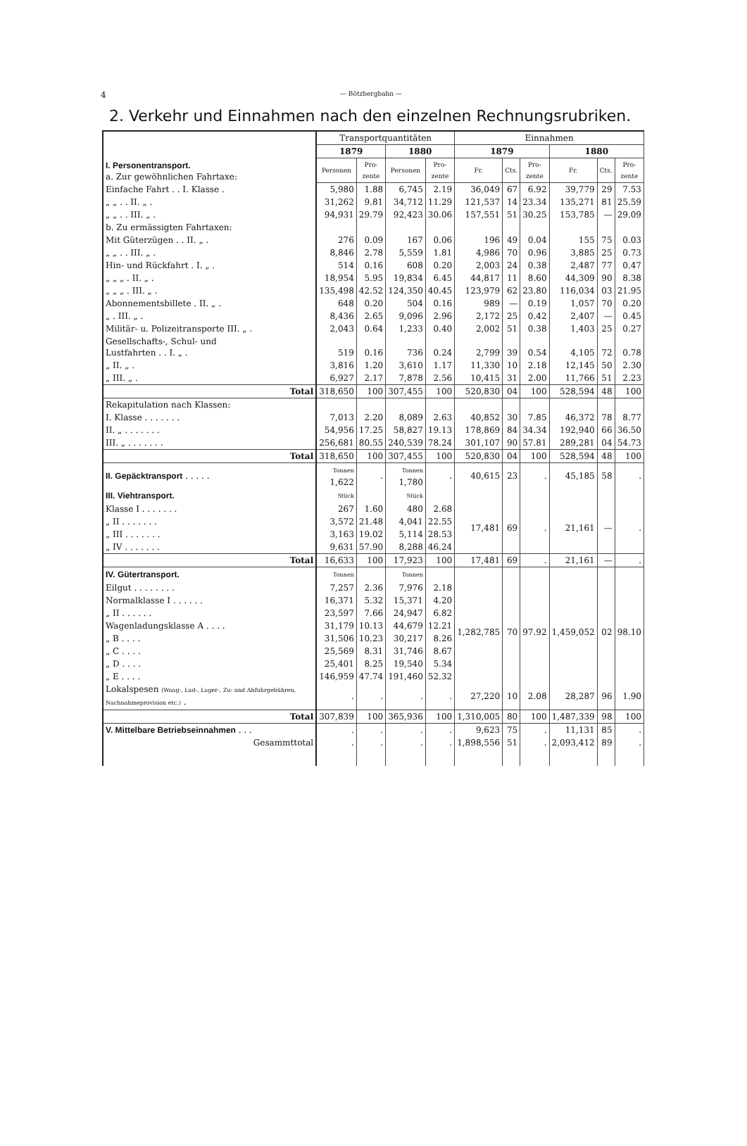4 — Bötzbergbahn —
2. Verkehr und Einnahmen nach den einzelnen Rechnungsrubriken.
| I. Personentransport. a. Zur gewöhnlichen Fahrtaxe: | Transportquantitäten | | | | Einnahmen | | | | | |
| | 1879 | | 1880 | | 1879 | | | 1880 | | |
| | Personen | Pro- zente | Personen | Pro- zente | Fr. | Cts. | Pro- zente | Fr. | Cts. | Pro- zente |
| Einfache Fahrt . . I. Klasse . | 5,980 | 1.88 | 6,745 | 2.19 | 36,049 | 67 | 6.92 | 39,779 | 29 | 7.53 |
| „ „ . . II. „ . | 31,262 | 9.81 | 34,712 | 11.29 | 121,537 | 14 | 23.34 | 135,271 | 81 | 25.59 |
| „ „ . . III. „ . | 94,931 | 29.79 | 92,423 | 30.06 | 157,551 | 51 | 30.25 | 153,785 | — | 29.09 |
| b. Zu ermässigten Fahrtaxen: | | | | | | | | | | |
| Mit Güterzügen . . II. „ . | 276 | 0.09 | 167 | 0.06 | 196 | 49 | 0.04 | 155 | 75 | 0.03 |
| „ „ . . III. „ . | 8,846 | 2.78 | 5,559 | 1.81 | 4,986 | 70 | 0.96 | 3,885 | 25 | 0.73 |
| Hin- und Rückfahrt . I. „ . | 514 | 0.16 | 608 | 0.20 | 2,003 | 24 | 0.38 | 2,487 | 77 | 0.47 |
| „ „ „ . II. „ . | 18,954 | 5.95 | 19,834 | 6.45 | 44,817 | 11 | 8.60 | 44,309 | 90 | 8.38 |
| „ „ „ . III. „ . | 135,498 | 42.52 | 124,350 | 40.45 | 123,979 | 62 | 23.80 | 116,034 | 03 | 21.95 |
| Abonnementsbillete . II. „ . | 648 | 0.20 | 504 | 0.16 | 989 | — | 0.19 | 1,057 | 70 | 0.20 |
| „ . III. „ . | 8,436 | 2.65 | 9,096 | 2.96 | 2,172 | 25 | 0.42 | 2,407 | — | 0.45 |
| Militär- u. Polizeitransporte III. „ . | 2,043 | 0.64 | 1,233 | 0.40 | 2,002 | 51 | 0.38 | 1,403 | 25 | 0.27 |
| Gesellschafts-, Schul- und Lustfahrten . . I. „ . | 519 | 0.16 | 736 | 0.24 | 2,799 | 39 | 0.54 | 4,105 | 72 | 0.78 |
| „ II. „ . | 3,816 | 1.20 | 3,610 | 1.17 | 11,330 | 10 | 2.18 | 12,145 | 50 | 2.30 |
| „ III. „ . | 6,927 | 2.17 | 7,878 | 2.56 | 10,415 | 31 | 2.00 | 11,766 | 51 | 2.23 |
| Total | 318,650 | 100 | 307,455 | 100 | 520,830 | 04 | 100 | 528,594 | 48 | 100 |
| Rekapitulation nach Klassen: | | | | | | | | | | |
| I. Klasse . . . . . . . | 7,013 | 2.20 | 8,089 | 2.63 | 40,852 | 30 | 7.85 | 46,372 | 78 | 8.77 |
| II. „ . . . . . . . | 54,956 | 17.25 | 58,827 | 19.13 | 178,869 | 84 | 34.34 | 192,940 | 66 | 36.50 |
| III. „ . . . . . . . | 256,681 | 80.55 | 240,539 | 78.24 | 301,107 | 90 | 57.81 | 289,281 | 04 | 54.73 |
| Total | 318,650 | 100 | 307,455 | 100 | 520,830 | 04 | 100 | 528,594 | 48 | 100 |
| II. Gepäcktransport . . . . . | Tonnen 1,622 | . | Tonnen 1,780 | . | 40,615 | 23 | . | 45,185 | 58 | . |
| III. Viehtransport. | Stück | | Stück | | | | | | | |
| Klasse I . . . . . . . | 267 | 1.60 | 480 | 2.68 | 17,481 | 69 | . | 21,161 | — | . |
| „ II . . . . . . . | 3,572 | 21.48 | 4,041 | 22.55 | | | | | | |
| „ III . . . . . . . | 3,163 | 19.02 | 5,114 | 28.53 | | | | | | |
| „ IV . . . . . . . | 9,631 | 57.90 | 8,288 | 46.24 | | | | | | |
| Total | 16,633 | 100 | 17,923 | 100 | 17,481 | 69 | . | 21,161 | — | . |
| IV. Gütertransport. | Tonnen | | Tonnen | | | | | | | |
| Eilgut . . . . . . . . | 7,257 | 2.36 | 7,976 | 2.18 | 1,282,785 | 70 | 97.92 | 1,459,052 | 02 | 98.10 |
| Normalklasse I . . . . . . | 16,371 | 5.32 | 15,371 | 4.20 | | | | | | |
| „ II . . . . . . | 23,597 | 7.66 | 24,947 | 6.82 | | | | | | |
| Wagenladungsklasse A . . . . | 31,179 | 10.13 | 44,679 | 12.21 | | | | | | |
| „ B . . . . | 31,506 | 10.23 | 30,217 | 8.26 | | | | | | |
| „ C . . . . | 25,569 | 8.31 | 31,746 | 8.67 | | | | | | |
| „ D . . . . | 25,401 | 8.25 | 19,540 | 5.34 | | | | | | |
| „ E . . . . | 146,959 | 47.74 | 191,460 | 52.32 | | | | | | |
| Lokalspesen (Waag-, Lad-, Lager-, Zu- und Abfuhrgebühren, Nachnahmeprovision etc.) . | . | . | . | . | 27,220 | 10 | 2.08 | 28,287 | 96 | 1.90 |
| Total | 307,839 | 100 | 365,936 | 100 | 1,310,005 | 80 | 100 | 1,487,339 | 98 | 100 |
| V. Mittelbare Betriebseinnahmen . . . | . | . | . | . | 9,623 | 75 | . | 11,131 | 85 | . |
| Gesammttotal | . | . | . | . | 1,898,556 | 51 | . | 2,093,412 | 89 | . |